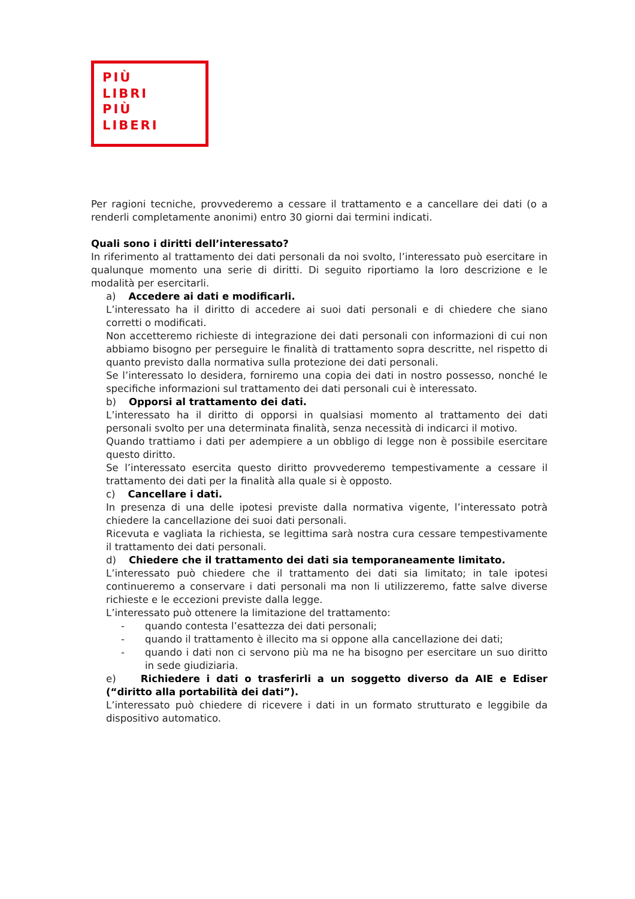PIÙ
LIBRI
PIÙ
LIBERI
Per ragioni tecniche, provvederemo a cessare il trattamento e a cancellare dei dati (o a renderli completamente anonimi) entro 30 giorni dai termini indicati.
Quali sono i diritti dell’interessato?
In riferimento al trattamento dei dati personali da noi svolto, l’interessato può esercitare in qualunque momento una serie di diritti. Di seguito riportiamo la loro descrizione e le modalità per esercitarli.
a) Accedere ai dati e modificarli.
L’interessato ha il diritto di accedere ai suoi dati personali e di chiedere che siano corretti o modificati.
Non accetteremo richieste di integrazione dei dati personali con informazioni di cui non abbiamo bisogno per perseguire le finalità di trattamento sopra descritte, nel rispetto di quanto previsto dalla normativa sulla protezione dei dati personali.
Se l’interessato lo desidera, forniremo una copia dei dati in nostro possesso, nonché le specifiche informazioni sul trattamento dei dati personali cui è interessato.
b) Opporsi al trattamento dei dati.
L’interessato ha il diritto di opporsi in qualsiasi momento al trattamento dei dati personali svolto per una determinata finalità, senza necessità di indicarci il motivo.
Quando trattiamo i dati per adempiere a un obbligo di legge non è possibile esercitare questo diritto.
Se l’interessato esercita questo diritto provvederemo tempestivamente a cessare il trattamento dei dati per la finalità alla quale si è opposto.
c) Cancellare i dati.
In presenza di una delle ipotesi previste dalla normativa vigente, l’interessato potrà chiedere la cancellazione dei suoi dati personali.
Ricevuta e vagliata la richiesta, se legittima sarà nostra cura cessare tempestivamente il trattamento dei dati personali.
d) Chiedere che il trattamento dei dati sia temporaneamente limitato.
L’interessato può chiedere che il trattamento dei dati sia limitato; in tale ipotesi continueremo a conservare i dati personali ma non li utilizzeremo, fatte salve diverse richieste e le eccezioni previste dalla legge.
L’interessato può ottenere la limitazione del trattamento:
- quando contesta l’esattezza dei dati personali;
- quando il trattamento è illecito ma si oppone alla cancellazione dei dati;
- quando i dati non ci servono più ma ne ha bisogno per esercitare un suo diritto in sede giudiziaria.
e) Richiedere i dati o trasferirli a un soggetto diverso da AIE e Ediser (“diritto alla portabilità dei dati”).
L’interessato può chiedere di ricevere i dati in un formato strutturato e leggibile da dispositivo automatico.